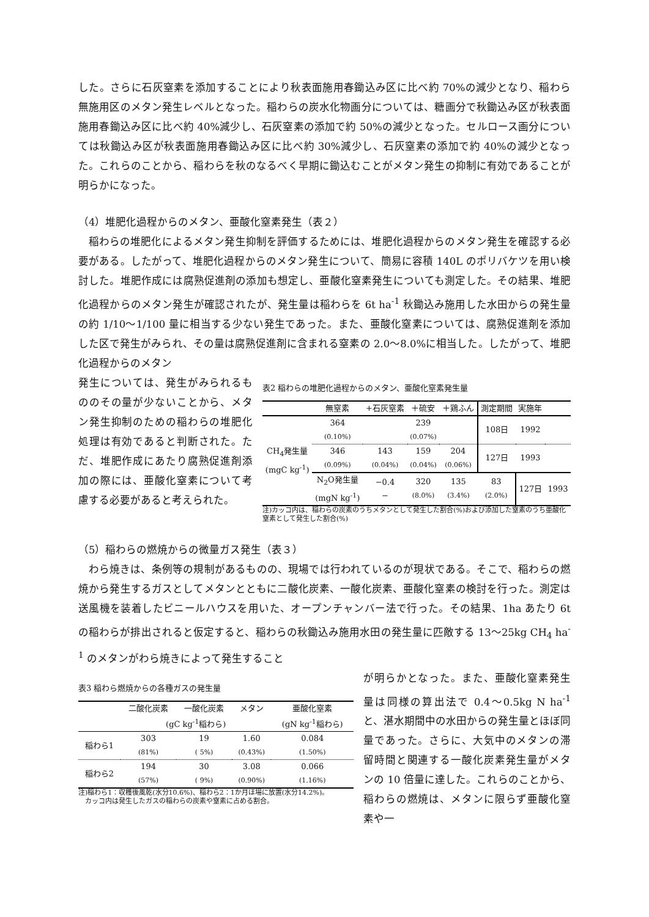した。さらに石灰窒素を添加することにより秋表面施用春鋤込み区に比べ約 70%の減少となり、稲わら無施用区のメタン発生レベルとなった。稲わらの炭水化物画分については、糖画分で秋鋤込み区が秋表面施用春鋤込み区に比べ約 40%減少し、石灰窒素の添加で約 50%の減少となった。セルロース画分については秋鋤込み区が秋表面施用春鋤込み区に比べ約 30%減少し、石灰窒素の添加で約 40%の減少となった。これらのことから、稲わらを秋のなるべく早期に鋤込むことがメタン発生の抑制に有効であることが明らかになった。
（4）堆肥化過程からのメタン、亜酸化窒素発生（表２）
稲わらの堆肥化によるメタン発生抑制を評価するためには、堆肥化過程からのメタン発生を確認する必要がある。したがって、堆肥化過程からのメタン発生について、簡易に容積 140L のポリバケツを用い検討した。堆肥作成には腐熟促進剤の添加も想定し、亜酸化窒素発生についても測定した。その結果、堆肥化過程からのメタン発生が確認されたが、発生量は稲わらを 6t ha<sup>-1</sup> 秋鋤込み施用した水田からの発生量の約 1/10〜1/100 量に相当する少ない発生であった。また、亜酸化窒素については、腐熟促進剤を添加した区で発生がみられ、その量は腐熟促進剤に含まれる窒素の 2.0〜8.0%に相当した。したがって、堆肥化過程からのメタン
発生については、発生がみられるもののその量が少ないことから、メタン発生抑制のための稲わらの堆肥化処理は有効であると判断された。ただ、堆肥作成にあたり腐熟促進剤添加の際には、亜酸化窒素について考慮する必要があると考えられた。
表2 稲わらの堆肥化過程からのメタン、亜酸化窒素発生量
| | 無窒素 | +石灰窒素 | ＋硫安 | ＋鶏ふん | 測定期間 | 実施年 | |
| --- | --- | --- | --- | --- | --- | --- | --- |
| CH<sub>4</sub>発生量 (mgC kg<sup>-1</sup>) | 364 (0.10%) | | 239 (0.07%) | | 108日 | 1992 | |
| | 346 (0.09%) | 143 (0.04%) | 159 (0.04%) | 204 (0.06%) | 127日 | 1993 | |
| | N<sub>2</sub>O発生量 (mgN kg<sup>-1</sup>) | −0.4 − | 320 (8.0%) | 135 (3.4%) | 83 (2.0%) | 127日 | 1993 |
注)カッコ内は、稲わらの炭素のうちメタンとして発生した割合(%)および添加した窒素のうち亜酸化窒素として発生した割合(%)
（5）稲わらの燃焼からの微量ガス発生（表３）
わら焼きは、条例等の規制があるものの、現場では行われているのが現状である。そこで、稲わらの燃焼から発生するガスとしてメタンとともに二酸化炭素、一酸化炭素、亜酸化窒素の検討を行った。測定は送風機を装着したビニールハウスを用いた、オープンチャンバー法で行った。その結果、1ha あたり 6t の稲わらが排出されると仮定すると、稲わらの秋鋤込み施用水田の発生量に匹敵する 13〜25kg CH<sub>4</sub> ha<sup>-1</sup> のメタンがわら焼きによって発生すること
表3 稲わら燃焼からの各種ガスの発生量
| | 二酸化炭素 | 一酸化炭素 | メタン | 亜酸化窒素 |
| --- | --- | --- | --- | --- |
| | (gC kg<sup>-1</sup>稲わら) | | | (gN kg<sup>-1</sup>稲わら) |
| 稲わら1 | 303 (81%) | 19 ( 5%) | 1.60 (0.43%) | 0.084 (1.50%) |
| 稲わら2 | 194 (57%) | 30 ( 9%) | 3.08 (0.90%) | 0.066 (1.16%) |
注)稲わら1：収穫後風乾(水分10.6%)、稲わら2：1か月ほ場に放置(水分14.2%)。
　カッコ内は発生したガスの稲わらの炭素や窒素に占める割合。
が明らかとなった。また、亜酸化窒素発生量は同様の算出法で 0.4〜0.5kg N ha<sup>-1</sup> と、湛水期間中の水田からの発生量とほぼ同量であった。さらに、大気中のメタンの滞留時間と関連する一酸化炭素発生量がメタンの 10 倍量に達した。これらのことから、稲わらの燃焼は、メタンに限らず亜酸化窒素や一